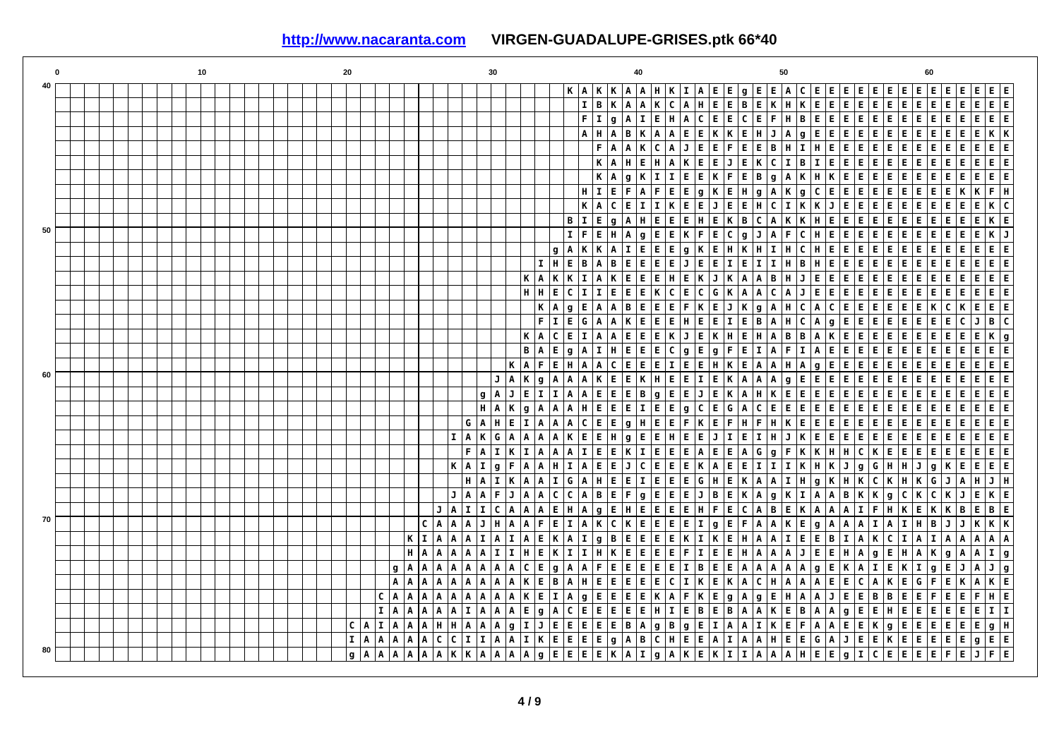http://www.nacaranta.com VIRGEN-GUADALUPE-GRISES.ptk 66*40
0 10 20 30 40 50 60
40
KAKKAAHKIAEEgEEACEEEEEEEEEEEEEE
IBKAAKCAHEEBEKHKEEEEEEEEEEEEEE
FIgAIEHACEECEFHBEEEEEEEEEEEEEE
AHABKAAEEKKEHJAgEEEEEEEEEEEEKK
FAAKCAJEEFEEBHIHEEEEEEEEEEEEE
KAHEHAKEEJEKCIBIEEEEEEEEEEEEE
KAgKIIEEKFEBgAKHKEEEEEEEEEEEE
HIEFAFEEgKEHgAKgCEEEEEEEEEKKFH
KACEIIKEEJEEHCIKKJEEEEEEEEEEKC
BIEgAHEEEHEKBCAKKHEEEEEEEEEEEKE
50
IFEHAgEEKFECgJAFCHEEEEEEEEEEEKJ
gAKKAIEEEgKEHKHIHCHEEEEEEEEEEEEE
IHEBABEEEEJEEIEIIHBHEEEEEEEEEEEEE
KAKKIAKEEEHEKJKAABHJEEEEEEEEEEEEEE
HHECIIEEEKCECGKAACAJEEEEEEEEEEEEEE
KAgEAABEEEFKEJKgAHCACEEEEEEKCKEEE
FIEGAAKEEEHEEIEBAHCAgEEEEEEEECJBC
KACEIAAEEEKJEKHEHABBAKEEEEEEEEEEKg
BAEgAIHEEECgEgFEIAFIAEEEEEEEEEEEEE
KAFEHAACEEEIEEHKEAAHAgEEEEEEEEEEEEE
60
JAKgAAAKEEKHEEIEKAAAgEEEEEEEEEEEEEEE
gAJEIIAAEEEBgEEJEKAHKEEEEEEEEEEEEEEEE
HAKgAAAHEEEIEEgCEGACEEEEEEEEEEEEEEEEE
GAHEIAAACEEgHEEFKEFHFHKEEEEEEEEEEEEEEE
IAKGAAAAKEEHgEEHEEJIEIHJKEEEEEEEEEEEEEE
FAIKIAAAIEEKIEEEAEEAGgFKKHHCKEEEEEEEEE
KAIgFAAHIAEEJCEEEKAEEIIIKHKJgGHHJgKEEEE
HAIKAAIGAHEEIEEEGHEKAAIHgKHKCKHKGJAHJH
JAAFJAACCABEFgEEEJBEKAgKIAABKKgCKCKJEKE
JAIICAAAEHAgEHEEEEHFECABEKAAAIFHKEKKBEBE
70
CAAAJHAAFEIAKCKEEEEIgEFAAKEgAAAIAIHBJJKKK
KIAAAIAIAEKAIgBEEEEKIKEHAAIEEBIAKCIAIAAAAA
HAAAAAIIHEKIIHKEEEEFIEEHAAAJEEHAgEHAKgAAIg
gAAAAAAAACEgAAFEEEEEIBEEAAAAAgEKAIEKIgEJAJg
AAAAAAAAAKEBAHEEEEECIKEKACHAAAEECAKEGFEKAKE
CAAAAAAAAAKEIAgEEEEKAFKEgAgEHAAJEEBBEEFEEFHE
IAAAAAIAAAEgACEEEEEHIEBEBAAKEBAAgEEHEEEEEEII
CAIAAAHHAAAgIJEEEEEBAgBgEIAAIKEFAAEEKgEEEEEEgH
IAAAAACCIIAAIKEEEEgABCHEEAIAAHEEGAJEEKEEEEEgEE
80
gAAAAAAKKAAAAgEEEEKAIgAKEKIIAAAHEEgICEEEEFEJFE
4 / 9